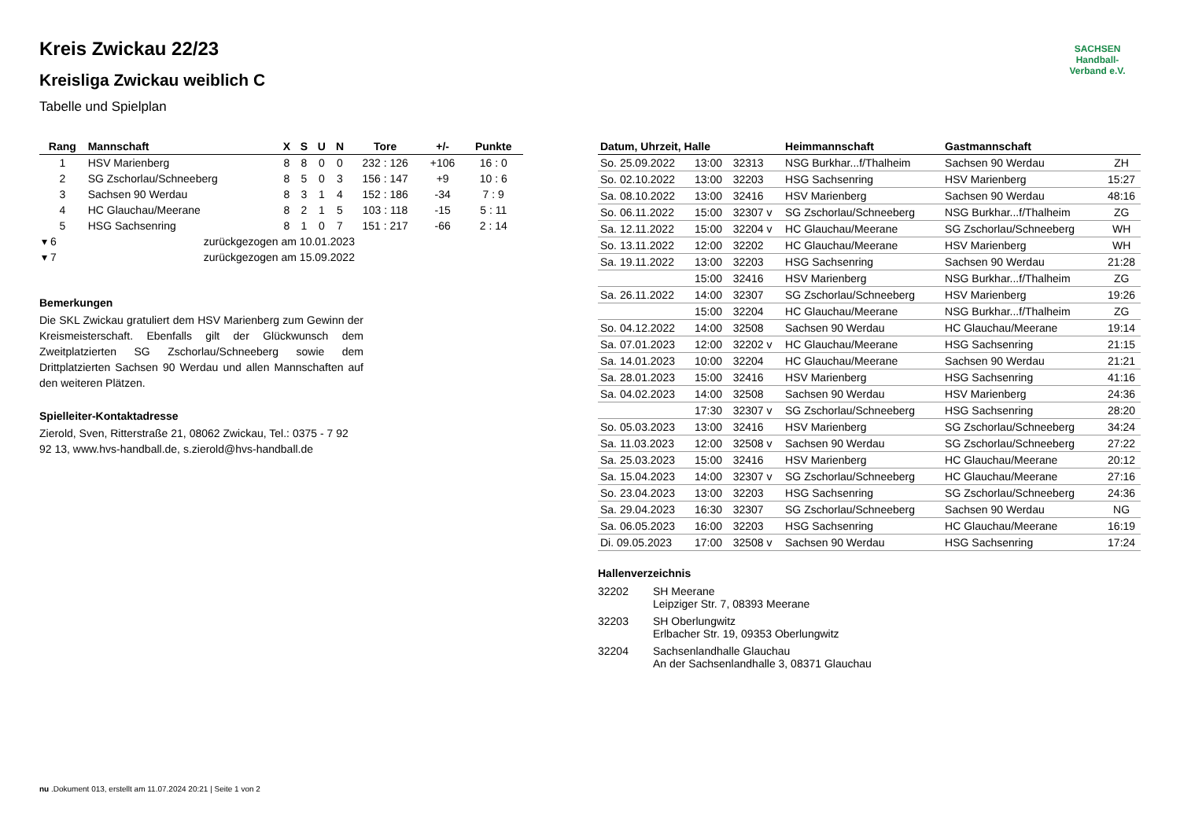SACHSEN
Handball-Verband e.V.
Kreis Zwickau 22/23
Kreisliga Zwickau weiblich C
Tabelle und Spielplan
| Rang | Mannschaft | X | S | U | N | Tore | +/- | Punkte |
| --- | --- | --- | --- | --- | --- | --- | --- | --- |
| 1 | HSV Marienberg | 8 | 8 | 0 | 0 | 232 : 126 | +106 | 16 : 0 |
| 2 | SG Zschorlau/Schneeberg | 8 | 5 | 0 | 3 | 156 : 147 | +9 | 10 : 6 |
| 3 | Sachsen 90 Werdau | 8 | 3 | 1 | 4 | 152 : 186 | -34 | 7 : 9 |
| 4 | HC Glauchau/Meerane | 8 | 2 | 1 | 5 | 103 : 118 | -15 | 5 : 11 |
| 5 | HSG Sachsenring | 8 | 1 | 0 | 7 | 151 : 217 | -66 | 2 : 14 |
| ▾ 6 | zurückgezogen am 10.01.2023 | | | | | | | |
| ▾ 7 | zurückgezogen am 15.09.2022 | | | | | | | |
Bemerkungen
Die SKL Zwickau gratuliert dem HSV Marienberg zum Gewinn der Kreismeisterschaft. Ebenfalls gilt der Glückwunsch dem Zweitplatzierten SG Zschorlau/Schneeberg sowie dem Drittplatzierten Sachsen 90 Werdau und allen Mannschaften auf den weiteren Plätzen.
Spielleiter-Kontaktadresse
Zierold, Sven, Ritterstraße 21, 08062 Zwickau, Tel.: 0375 - 7 92 92 13, www.hvs-handball.de, s.zierold@hvs-handball.de
| Datum, Uhrzeit, Halle | | | Heimmannschaft | Gastmannschaft | |
| --- | --- | --- | --- | --- | --- |
| So. 25.09.2022 | 13:00 | 32313 | NSG Burkhar...f/Thalheim | Sachsen 90 Werdau | ZH |
| So. 02.10.2022 | 13:00 | 32203 | HSG Sachsenring | HSV Marienberg | 15:27 |
| Sa. 08.10.2022 | 13:00 | 32416 | HSV Marienberg | Sachsen 90 Werdau | 48:16 |
| So. 06.11.2022 | 15:00 | 32307 v | SG Zschorlau/Schneeberg | NSG Burkhar...f/Thalheim | ZG |
| Sa. 12.11.2022 | 15:00 | 32204 v | HC Glauchau/Meerane | SG Zschorlau/Schneeberg | WH |
| So. 13.11.2022 | 12:00 | 32202 | HC Glauchau/Meerane | HSV Marienberg | WH |
| Sa. 19.11.2022 | 13:00 | 32203 | HSG Sachsenring | Sachsen 90 Werdau | 21:28 |
| | 15:00 | 32416 | HSV Marienberg | NSG Burkhar...f/Thalheim | ZG |
| Sa. 26.11.2022 | 14:00 | 32307 | SG Zschorlau/Schneeberg | HSV Marienberg | 19:26 |
| | 15:00 | 32204 | HC Glauchau/Meerane | NSG Burkhar...f/Thalheim | ZG |
| So. 04.12.2022 | 14:00 | 32508 | Sachsen 90 Werdau | HC Glauchau/Meerane | 19:14 |
| Sa. 07.01.2023 | 12:00 | 32202 v | HC Glauchau/Meerane | HSG Sachsenring | 21:15 |
| Sa. 14.01.2023 | 10:00 | 32204 | HC Glauchau/Meerane | Sachsen 90 Werdau | 21:21 |
| Sa. 28.01.2023 | 15:00 | 32416 | HSV Marienberg | HSG Sachsenring | 41:16 |
| Sa. 04.02.2023 | 14:00 | 32508 | Sachsen 90 Werdau | HSV Marienberg | 24:36 |
| | 17:30 | 32307 v | SG Zschorlau/Schneeberg | HSG Sachsenring | 28:20 |
| So. 05.03.2023 | 13:00 | 32416 | HSV Marienberg | SG Zschorlau/Schneeberg | 34:24 |
| Sa. 11.03.2023 | 12:00 | 32508 v | Sachsen 90 Werdau | SG Zschorlau/Schneeberg | 27:22 |
| Sa. 25.03.2023 | 15:00 | 32416 | HSV Marienberg | HC Glauchau/Meerane | 20:12 |
| Sa. 15.04.2023 | 14:00 | 32307 v | SG Zschorlau/Schneeberg | HC Glauchau/Meerane | 27:16 |
| So. 23.04.2023 | 13:00 | 32203 | HSG Sachsenring | SG Zschorlau/Schneeberg | 24:36 |
| Sa. 29.04.2023 | 16:30 | 32307 | SG Zschorlau/Schneeberg | Sachsen 90 Werdau | NG |
| Sa. 06.05.2023 | 16:00 | 32203 | HSG Sachsenring | HC Glauchau/Meerane | 16:19 |
| Di. 09.05.2023 | 17:00 | 32508 v | Sachsen 90 Werdau | HSG Sachsenring | 17:24 |
Hallenverzeichnis
| 32202 | SH Meerane Leipziger Str. 7, 08393 Meerane |
| 32203 | SH Oberlungwitz Erlbacher Str. 19, 09353 Oberlungwitz |
| 32204 | Sachsenlandhalle Glauchau An der Sachsenlandhalle 3, 08371 Glauchau |
nu .Dokument 013, erstellt am 11.07.2024 20:21 | Seite 1 von 2